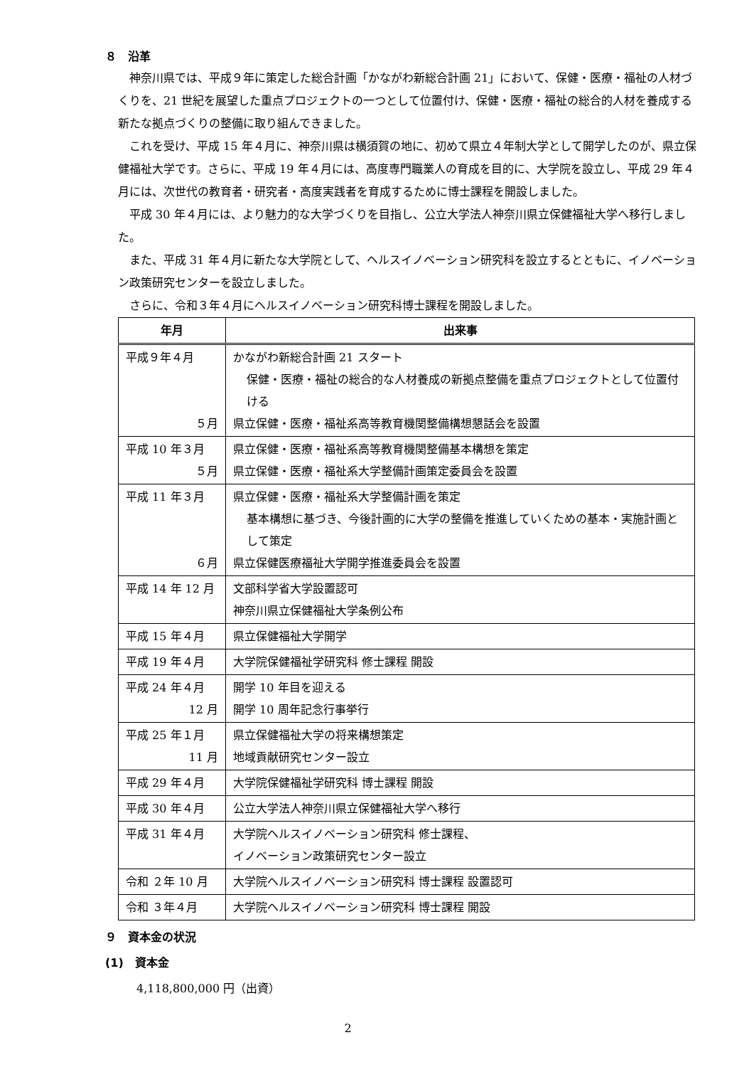８　沿革
神奈川県では、平成９年に策定した総合計画「かながわ新総合計画 21」において、保健・医療・福祉の人材づくりを、21 世紀を展望した重点プロジェクトの一つとして位置付け、保健・医療・福祉の総合的人材を養成する新たな拠点づくりの整備に取り組んできました。
これを受け、平成 15 年４月に、神奈川県は横須賀の地に、初めて県立４年制大学として開学したのが、県立保健福祉大学です。さらに、平成 19 年４月には、高度専門職業人の育成を目的に、大学院を設立し、平成 29 年４月には、次世代の教育者・研究者・高度実践者を育成するために博士課程を開設しました。
平成 30 年４月には、より魅力的な大学づくりを目指し、公立大学法人神奈川県立保健福祉大学へ移行しました。
また、平成 31 年４月に新たな大学院として、ヘルスイノベーション研究科を設立するとともに、イノベーション政策研究センターを設立しました。
さらに、令和３年４月にヘルスイノベーション研究科博士課程を開設しました。
| 年月 | 出来事 |
| --- | --- |
| 平成９年４月 ５月 | かながわ新総合計画 21 スタート 保健・医療・福祉の総合的な人材養成の新拠点整備を重点プロジェクトとして位置付ける 県立保健・医療・福祉系高等教育機関整備構想懇話会を設置 |
| 平成 10 年３月 ５月 | 県立保健・医療・福祉系高等教育機関整備基本構想を策定 県立保健・医療・福祉系大学整備計画策定委員会を設置 |
| 平成 11 年３月 ６月 | 県立保健・医療・福祉系大学整備計画を策定 基本構想に基づき、今後計画的に大学の整備を推進していくための基本・実施計画として策定 県立保健医療福祉大学開学推進委員会を設置 |
| 平成 14 年 12 月 | 文部科学省大学設置認可 神奈川県立保健福祉大学条例公布 |
| 平成 15 年４月 | 県立保健福祉大学開学 |
| 平成 19 年４月 | 大学院保健福祉学研究科 修士課程 開設 |
| 平成 24 年４月 12 月 | 開学 10 年目を迎える 開学 10 周年記念行事挙行 |
| 平成 25 年１月 11 月 | 県立保健福祉大学の将来構想策定 地域貢献研究センター設立 |
| 平成 29 年４月 | 大学院保健福祉学研究科 博士課程 開設 |
| 平成 30 年４月 | 公立大学法人神奈川県立保健福祉大学へ移行 |
| 平成 31 年４月 | 大学院ヘルスイノベーション研究科 修士課程、 イノベーション政策研究センター設立 |
| 令和 ２年 10 月 | 大学院ヘルスイノベーション研究科 博士課程 設置認可 |
| 令和 ３年４月 | 大学院ヘルスイノベーション研究科 博士課程 開設 |
９　資本金の状況
(1)　資本金
4,118,800,000 円（出資）
2